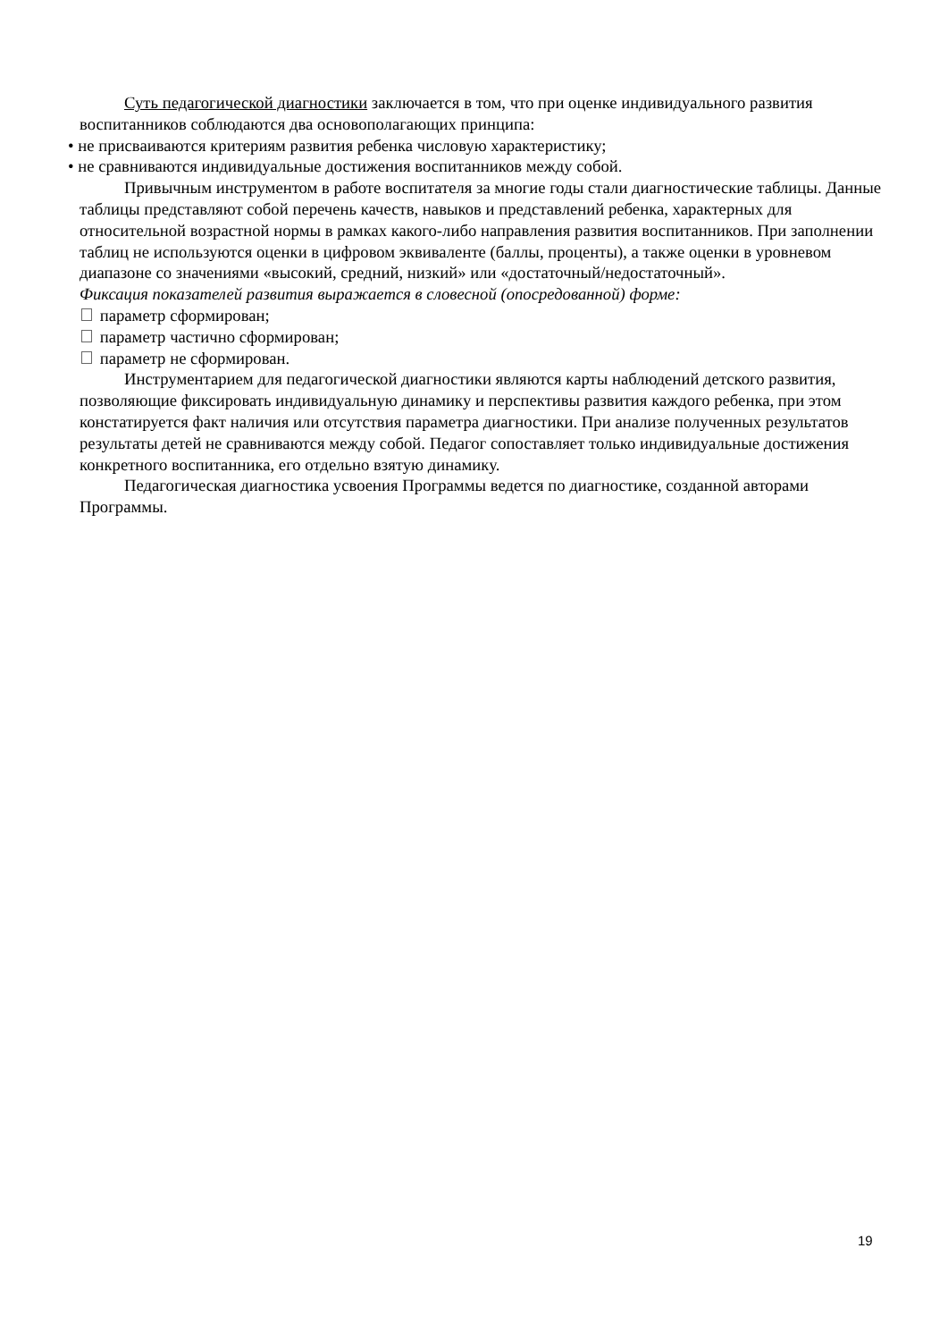Суть педагогической диагностики заключается в том, что при оценке индивидуального развития воспитанников соблюдаются два основополагающих принципа:
• не присваиваются критериям развития ребенка числовую характеристику;
• не сравниваются индивидуальные достижения воспитанников между собой.
Привычным инструментом в работе воспитателя за многие годы стали диагностические таблицы. Данные таблицы представляют собой перечень качеств, навыков и представлений ребенка, характерных для относительной возрастной нормы в рамках какого-либо направления развития воспитанников. При заполнении таблиц не используются оценки в цифровом эквиваленте (баллы, проценты), а также оценки в уровневом диапазоне со значениями «высокий, средний, низкий» или «достаточный/недостаточный».
Фиксация показателей развития выражается в словесной (опосредованной) форме:
параметр сформирован;
параметр частично сформирован;
параметр не сформирован.
Инструментарием для педагогической диагностики являются карты наблюдений детского развития, позволяющие фиксировать индивидуальную динамику и перспективы развития каждого ребенка, при этом констатируется факт наличия или отсутствия параметра диагностики. При анализе полученных результатов результаты детей не сравниваются между собой. Педагог сопоставляет только индивидуальные достижения конкретного воспитанника, его отдельно взятую динамику.
Педагогическая диагностика усвоения Программы ведется по диагностике, созданной авторами Программы.
19